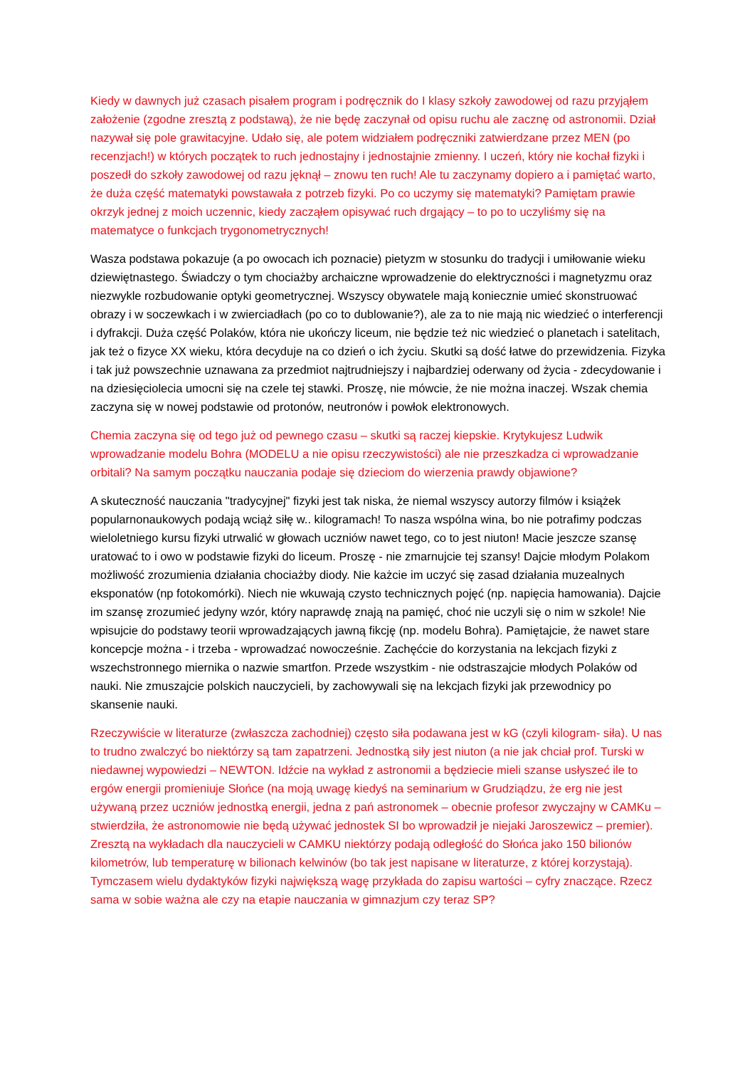Kiedy w dawnych już czasach pisałem program i podręcznik do I klasy szkoły zawodowej od razu przyjąłem założenie (zgodne zresztą z podstawą), że nie będę zaczynał od opisu ruchu ale zacznę od astronomii. Dział nazywał się pole grawitacyjne. Udało się, ale potem widziałem podręczniki zatwierdzane przez MEN (po recenzjach!) w których początek to ruch jednostajny i jednostajnie zmienny. I uczeń, który nie kochał fizyki i poszedł do szkoły zawodowej od razu jęknął – znowu ten ruch! Ale tu zaczynamy dopiero a i pamiętać warto, że duża część matematyki powstawała z potrzeb fizyki. Po co uczymy się matematyki? Pamiętam prawie okrzyk jednej z moich uczennic, kiedy zacząłem opisywać ruch drgający – to po to uczyliśmy się na matematyce o funkcjach trygonometrycznych!
Wasza podstawa pokazuje (a po owocach ich poznacie) pietyzm w stosunku do tradycji i umiłowanie wieku dziewiętnastego. Świadczy o tym chociażby archaiczne wprowadzenie do elektryczności i magnetyzmu oraz niezwykle rozbudowanie optyki geometrycznej. Wszyscy obywatele mają koniecznie umieć skonstruować obrazy i w soczewkach i w zwierciadłach (po co to dublowanie?), ale za to nie mają nic wiedzieć o interferencji i dyfrakcji. Duża część Polaków, która nie ukończy liceum, nie będzie też nic wiedzieć o planetach i satelitach, jak też o fizyce XX wieku, która decyduje na co dzień o ich życiu. Skutki są dość łatwe do przewidzenia. Fizyka i tak już powszechnie uznawana za przedmiot najtrudniejszy i najbardziej oderwany od życia - zdecydowanie i na dziesięciolecia umocni się na czele tej stawki. Proszę, nie mówcie, że nie można inaczej. Wszak chemia zaczyna się w nowej podstawie od protonów, neutronów i powłok elektronowych.
Chemia zaczyna się od tego już od pewnego czasu – skutki są raczej kiepskie. Krytykujesz Ludwik wprowadzanie modelu Bohra (MODELU a nie opisu rzeczywistości) ale nie przeszkadza ci wprowadzanie orbitali? Na samym początku nauczania podaje się dzieciom do wierzenia prawdy objawione?
A skuteczność nauczania "tradycyjnej" fizyki jest tak niska, że niemal wszyscy autorzy filmów i książek popularnonaukowych podają wciąż siłę w.. kilogramach! To nasza wspólna wina, bo nie potrafimy podczas wieloletniego kursu fizyki utrwalić w głowach uczniów nawet tego, co to jest niuton! Macie jeszcze szansę uratować to i owo w podstawie fizyki do liceum. Proszę - nie zmarnujcie tej szansy! Dajcie młodym Polakom możliwość zrozumienia działania chociażby diody. Nie każcie im uczyć się zasad działania muzealnych eksponatów (np fotokomórki). Niech nie wkuwają czysto technicznych pojęć (np. napięcia hamowania). Dajcie im szansę zrozumieć jedyny wzór, który naprawdę znają na pamięć, choć nie uczyli się o nim w szkole! Nie wpisujcie do podstawy teorii wprowadzających jawną fikcję (np. modelu Bohra). Pamiętajcie, że nawet stare koncepcje można - i trzeba - wprowadzać nowocześnie. Zachęćcie do korzystania na lekcjach fizyki z wszechstronnego miernika o nazwie smartfon. Przede wszystkim - nie odstraszajcie młodych Polaków od nauki. Nie zmuszajcie polskich nauczycieli, by zachowywali się na lekcjach fizyki jak przewodnicy po skansenie nauki.
Rzeczywiście w literaturze (zwłaszcza zachodniej) często siła podawana jest w kG (czyli kilogram- siła). U nas to trudno zwalczyć bo niektórzy są tam zapatrzeni. Jednostką siły jest niuton (a nie jak chciał prof. Turski w niedawnej wypowiedzi – NEWTON. Idźcie na wykład z astronomii a będziecie mieli szanse usłyszeć ile to ergów energii promieniuje Słońce (na moją uwagę kiedyś na seminarium w Grudziądzu, że erg nie jest używaną przez uczniów jednostką energii, jedna z pań astronomek – obecnie profesor zwyczajny w CAMKu – stwierdziła, że astronomowie nie będą używać jednostek SI bo wprowadził je niejaki Jaroszewicz – premier). Zresztą na wykładach dla nauczycieli w CAMKU niektórzy podają odległość do Słońca jako 150 bilionów kilometrów, lub temperaturę w bilionach kelwinów (bo tak jest napisane w literaturze, z której korzystają). Tymczasem wielu dydaktyków fizyki największą wagę przykłada do zapisu wartości – cyfry znaczące. Rzecz sama w sobie ważna ale czy na etapie nauczania w gimnazjum czy teraz SP?